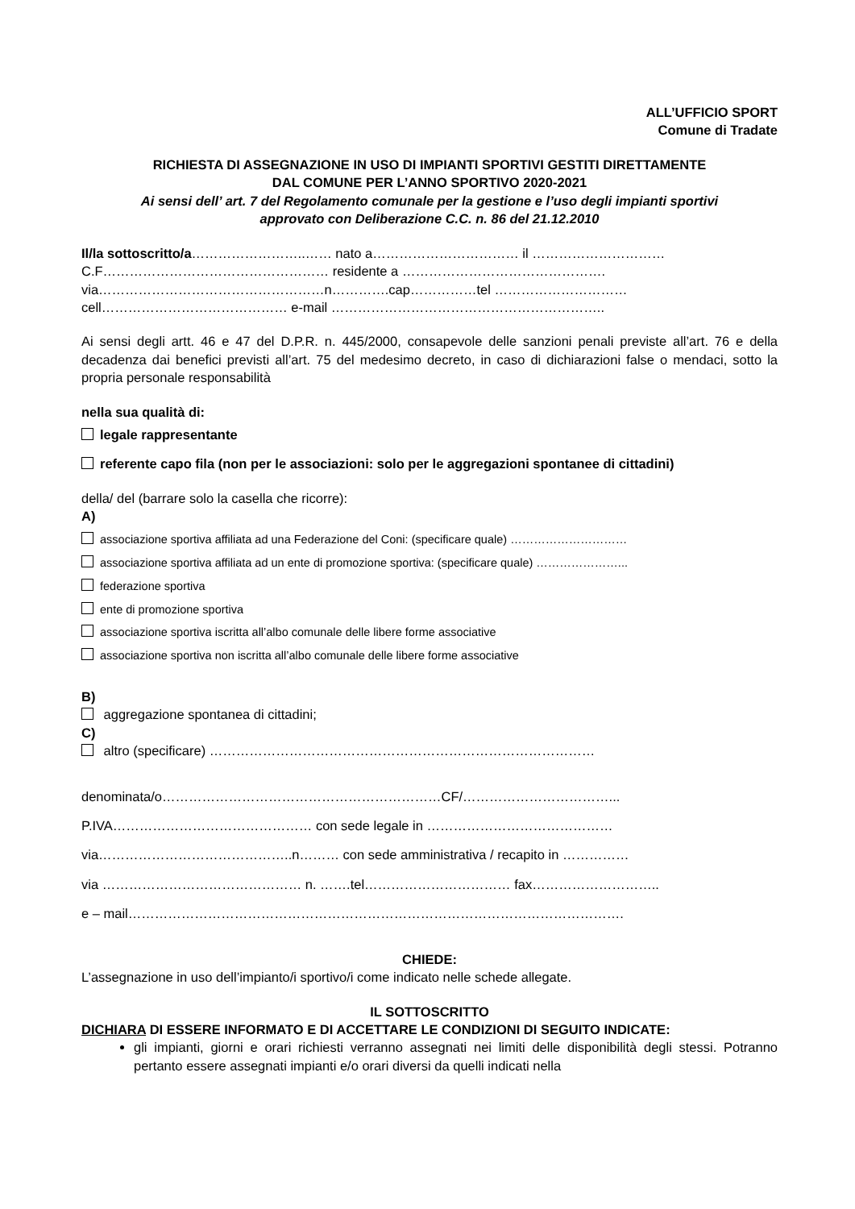ALL’UFFICIO SPORT
Comune di Tradate
RICHIESTA DI ASSEGNAZIONE IN USO DI IMPIANTI SPORTIVI GESTITI DIRETTAMENTE
DAL COMUNE PER L’ANNO SPORTIVO 2020-2021
Ai sensi dell’ art. 7 del Regolamento comunale per la gestione e l’uso degli impianti sportivi
approvato con Deliberazione C.C. n. 86 del 21.12.2010
Il/la sottoscritto/a……………………..…… nato a…………………………… il …………………………
C.F…………………………………………… residente a ……………………………………….
via……………………………………………n………….cap……………tel …………………………
cell…………………………………… e-mail ……………………………………………………..
Ai sensi degli artt. 46 e 47 del D.P.R. n. 445/2000, consapevole delle sanzioni penali previste all’art. 76 e della decadenza dai benefici previsti all’art. 75 del medesimo decreto, in caso di dichiarazioni false o mendaci, sotto la propria personale responsabilità
nella sua qualità di:
legale rappresentante
referente capo fila (non per le associazioni: solo per le aggregazioni spontanee di cittadini)
della/ del (barrare solo la casella che ricorre):
A)
associazione sportiva affiliata ad una Federazione del Coni: (specificare quale) …………………………
associazione sportiva affiliata ad un ente di promozione sportiva: (specificare quale) …………………...
federazione sportiva
ente di promozione sportiva
associazione sportiva iscritta all’albo comunale delle libere forme associative
associazione sportiva non iscritta all’albo comunale delle libere forme associative
B)
aggregazione spontanea di cittadini;
C)
altro (specificare) ……………………………………………………………………………
denominata/o………………………………………………………CF/……………………………...
P.IVA……………………………………… con sede legale in ……………………………………
via……………………………………..n……… con sede amministrativa / recapito in ……………
via ……………………………………… n. …….tel…………………………… fax………………………..
e – mail………………………………………………………………………………………………….
CHIEDE:
L’assegnazione in uso dell’impianto/i sportivo/i come indicato nelle schede allegate.
IL SOTTOSCRITTO
DICHIARA DI ESSERE INFORMATO E DI ACCETTARE LE CONDIZIONI DI SEGUITO INDICATE:
gli impianti, giorni e orari richiesti verranno assegnati nei limiti delle disponibilità degli stessi. Potranno pertanto essere assegnati impianti e/o orari diversi da quelli indicati nella